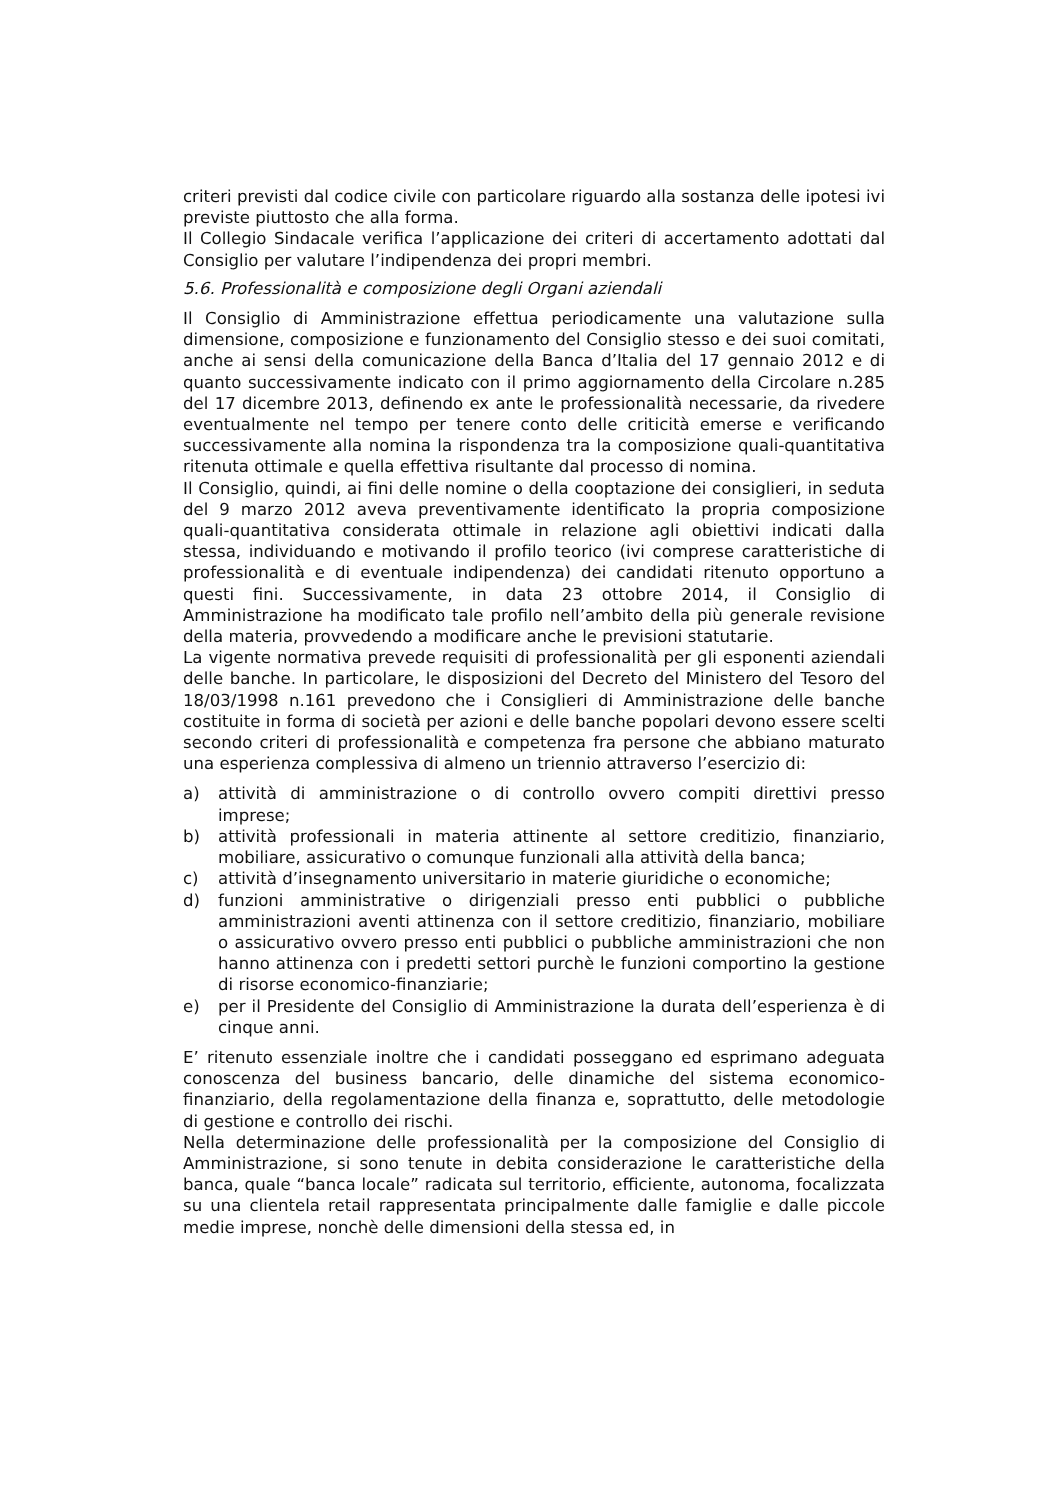criteri previsti dal codice civile con particolare riguardo alla sostanza delle ipotesi ivi previste piuttosto che alla forma.
Il Collegio Sindacale verifica l’applicazione dei criteri di accertamento adottati dal Consiglio per valutare l’indipendenza dei propri membri.
5.6. Professionalità e composizione degli Organi aziendali
Il Consiglio di Amministrazione effettua periodicamente una valutazione sulla dimensione, composizione e funzionamento del Consiglio stesso e dei suoi comitati, anche ai sensi della comunicazione della Banca d’Italia del 17 gennaio 2012 e di quanto successivamente indicato con il primo aggiornamento della Circolare n.285 del 17 dicembre 2013, definendo ex ante le professionalità necessarie, da rivedere eventualmente nel tempo per tenere conto delle criticità emerse e verificando successivamente alla nomina la rispondenza tra la composizione quali-quantitativa ritenuta ottimale e quella effettiva risultante dal processo di nomina.
Il Consiglio, quindi, ai fini delle nomine o della cooptazione dei consiglieri, in seduta del 9 marzo 2012 aveva preventivamente identificato la propria composizione quali-quantitativa considerata ottimale in relazione agli obiettivi indicati dalla stessa, individuando e motivando il profilo teorico (ivi comprese caratteristiche di professionalità e di eventuale indipendenza) dei candidati ritenuto opportuno a questi fini. Successivamente, in data 23 ottobre 2014, il Consiglio di Amministrazione ha modificato tale profilo nell’ambito della più generale revisione della materia, provvedendo a modificare anche le previsioni statutarie.
La vigente normativa prevede requisiti di professionalità per gli esponenti aziendali delle banche. In particolare, le disposizioni del Decreto del Ministero del Tesoro del 18/03/1998 n.161 prevedono che i Consiglieri di Amministrazione delle banche costituite in forma di società per azioni e delle banche popolari devono essere scelti secondo criteri di professionalità e competenza fra persone che abbiano maturato una esperienza complessiva di almeno un triennio attraverso l’esercizio di:
a) attività di amministrazione o di controllo ovvero compiti direttivi presso imprese;
b) attività professionali in materia attinente al settore creditizio, finanziario, mobiliare, assicurativo o comunque funzionali alla attività della banca;
c) attività d’insegnamento universitario in materie giuridiche o economiche;
d) funzioni amministrative o dirigenziali presso enti pubblici o pubbliche amministrazioni aventi attinenza con il settore creditizio, finanziario, mobiliare o assicurativo ovvero presso enti pubblici o pubbliche amministrazioni che non hanno attinenza con i predetti settori purchè le funzioni comportino la gestione di risorse economico-finanziarie;
e) per il Presidente del Consiglio di Amministrazione la durata dell’esperienza è di cinque anni.
E’ ritenuto essenziale inoltre che i candidati posseggano ed esprimano adeguata conoscenza del business bancario, delle dinamiche del sistema economico-finanziario, della regolamentazione della finanza e, soprattutto, delle metodologie di gestione e controllo dei rischi.
Nella determinazione delle professionalità per la composizione del Consiglio di Amministrazione, si sono tenute in debita considerazione le caratteristiche della banca, quale “banca locale” radicata sul territorio, efficiente, autonoma, focalizzata su una clientela retail rappresentata principalmente dalle famiglie e dalle piccole medie imprese, nonchè delle dimensioni della stessa ed, in